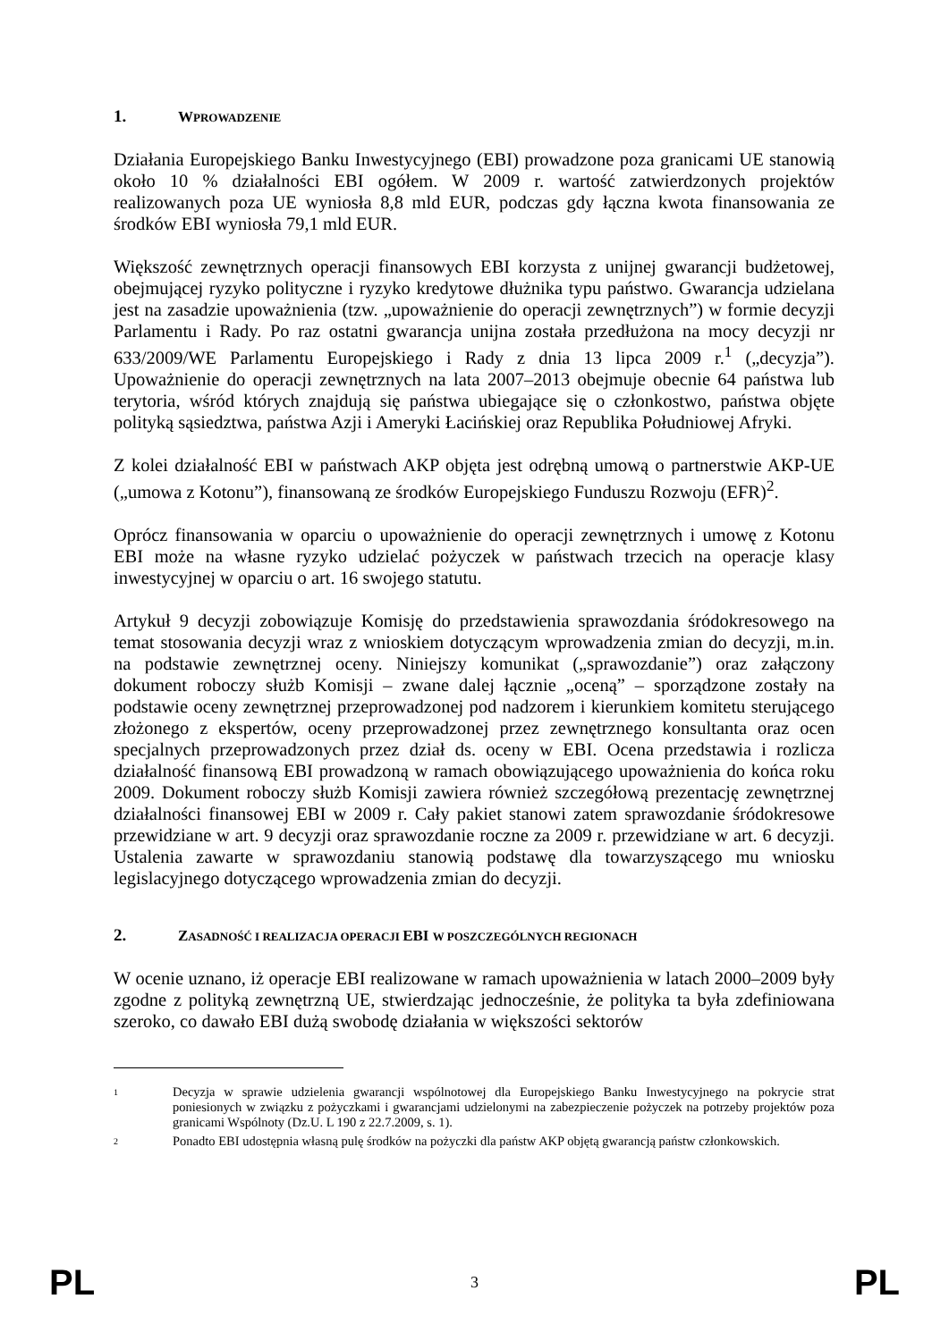1. WPROWADZENIE
Działania Europejskiego Banku Inwestycyjnego (EBI) prowadzone poza granicami UE stanowią około 10 % działalności EBI ogółem. W 2009 r. wartość zatwierdzonych projektów realizowanych poza UE wyniosła 8,8 mld EUR, podczas gdy łączna kwota finansowania ze środków EBI wyniosła 79,1 mld EUR.
Większość zewnętrznych operacji finansowych EBI korzysta z unijnej gwarancji budżetowej, obejmującej ryzyko polityczne i ryzyko kredytowe dłużnika typu państwo. Gwarancja udzielana jest na zasadzie upoważnienia (tzw. „upoważnienie do operacji zewnętrznych”) w formie decyzji Parlamentu i Rady. Po raz ostatni gwarancja unijna została przedłużona na mocy decyzji nr 633/2009/WE Parlamentu Europejskiego i Rady z dnia 13 lipca 2009 r.<sup>1</sup> („decyzja”). Upoważnienie do operacji zewnętrznych na lata 2007–2013 obejmuje obecnie 64 państwa lub terytoria, wśród których znajdują się państwa ubiegające się o członkostwo, państwa objęte polityką sąsiedztwa, państwa Azji i Ameryki Łacińskiej oraz Republika Południowej Afryki.
Z kolei działalność EBI w państwach AKP objęta jest odrębną umową o partnerstwie AKP-UE („umowa z Kotonu”), finansowaną ze środków Europejskiego Funduszu Rozwoju (EFR)<sup>2</sup>.
Oprócz finansowania w oparciu o upoważnienie do operacji zewnętrznych i umowę z Kotonu EBI może na własne ryzyko udzielać pożyczek w państwach trzecich na operacje klasy inwestycyjnej w oparciu o art. 16 swojego statutu.
Artykuł 9 decyzji zobowiązuje Komisję do przedstawienia sprawozdania śródokresowego na temat stosowania decyzji wraz z wnioskiem dotyczącym wprowadzenia zmian do decyzji, m.in. na podstawie zewnętrznej oceny. Niniejszy komunikat („sprawozdanie”) oraz załączony dokument roboczy służb Komisji – zwane dalej łącznie „oceną” – sporządzone zostały na podstawie oceny zewnętrznej przeprowadzonej pod nadzorem i kierunkiem komitetu sterującego złożonego z ekspertów, oceny przeprowadzonej przez zewnętrznego konsultanta oraz ocen specjalnych przeprowadzonych przez dział ds. oceny w EBI. Ocena przedstawia i rozlicza działalność finansową EBI prowadzoną w ramach obowiązującego upoważnienia do końca roku 2009. Dokument roboczy służb Komisji zawiera również szczegółową prezentację zewnętrznej działalności finansowej EBI w 2009 r. Cały pakiet stanowi zatem sprawozdanie śródokresowe przewidziane w art. 9 decyzji oraz sprawozdanie roczne za 2009 r. przewidziane w art. 6 decyzji. Ustalenia zawarte w sprawozdaniu stanowią podstawę dla towarzyszącego mu wniosku legislacyjnego dotyczącego wprowadzenia zmian do decyzji.
2. ZASADNOŚĆ I REALIZACJA OPERACJI EBI W POSZCZEGÓLNYCH REGIONACH
W ocenie uznano, iż operacje EBI realizowane w ramach upoważnienia w latach 2000–2009 były zgodne z polityką zewnętrzną UE, stwierdzając jednocześnie, że polityka ta była zdefiniowana szeroko, co dawało EBI dużą swobodę działania w większości sektorów
1 Decyzja w sprawie udzielenia gwarancji wspólnotowej dla Europejskiego Banku Inwestycyjnego na pokrycie strat poniesionych w związku z pożyczkami i gwarancjami udzielonymi na zabezpieczenie pożyczek na potrzeby projektów poza granicami Wspólnoty (Dz.U. L 190 z 22.7.2009, s. 1).
2 Ponadto EBI udostępnia własną pulę środków na pożyczki dla państw AKP objętą gwarancją państw członkowskich.
PL 3 PL